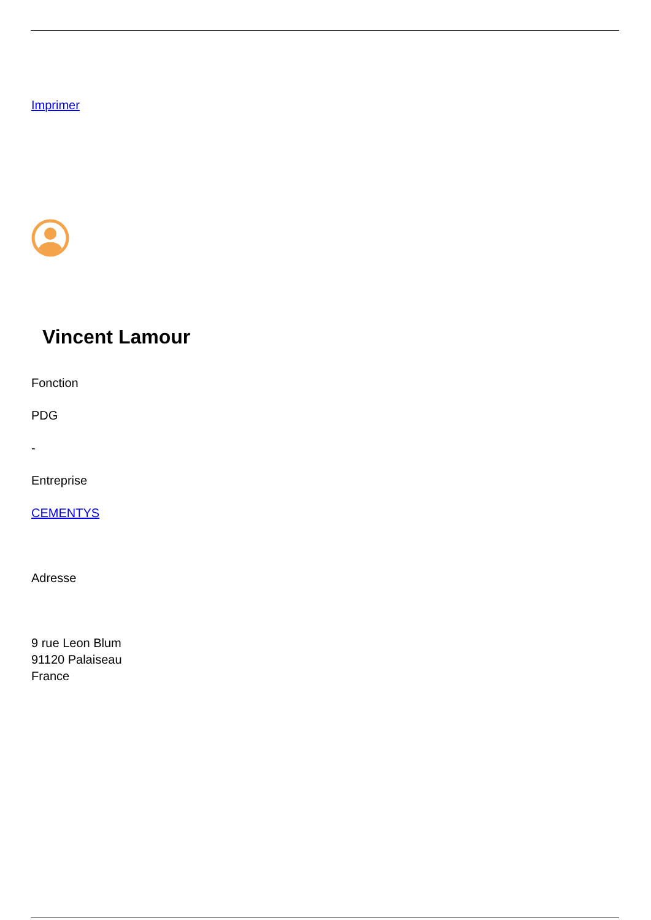Imprimer
Vincent Lamour
Fonction
PDG
-
Entreprise
CEMENTYS
Adresse
9 rue Leon Blum
91120 Palaiseau
France